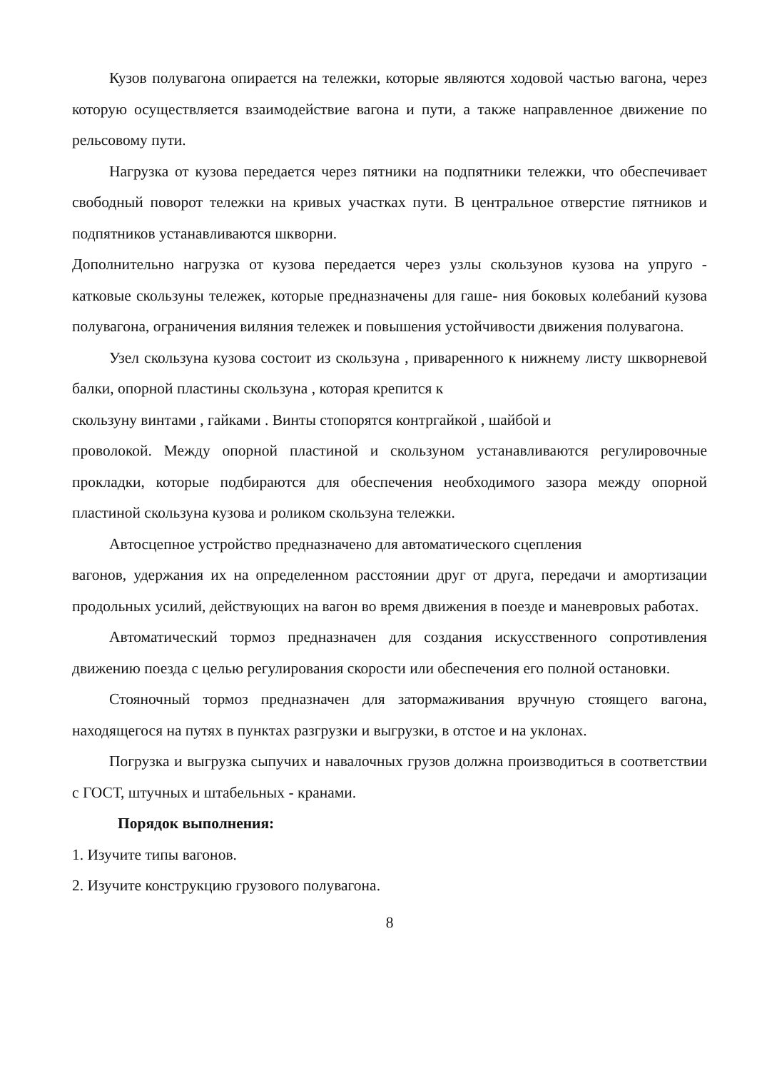Кузов полувагона опирается на тележки, которые являются ходовой частью вагона, через которую осуществляется взаимодействие вагона и пути, а также направленное движение по рельсовому пути.
Нагрузка от кузова передается через пятники на подпятники тележки, что обеспечивает свободный поворот тележки на кривых участках пути. В центральное отверстие пятников и подпятников устанавливаются шкворни.
Дополнительно нагрузка от кузова передается через узлы скользунов кузова на упруго - катковые скользуны тележек, которые предназначены для гаше- ния боковых колебаний кузова полувагона, ограничения виляния тележек и повышения устойчивости движения полувагона.
Узел скользуна кузова состоит из скользуна , приваренного к нижнему листу шкворневой балки, опорной пластины скользуна , которая крепится к
скользуну винтами , гайками . Винты стопорятся контргайкой , шайбой и
проволокой. Между опорной пластиной и скользуном устанавливаются регулировочные прокладки, которые подбираются для обеспечения необходимого зазора между опорной пластиной скользуна кузова и роликом скользуна тележки.
Автосцепное устройство предназначено для автоматического сцепления
вагонов, удержания их на определенном расстоянии друг от друга, передачи и амортизации продольных усилий, действующих на вагон во время движения в поезде и маневровых работах.
Автоматический тормоз предназначен для создания искусственного сопротивления движению поезда с целью регулирования скорости или обеспечения его полной остановки.
Стояночный тормоз предназначен для затормаживания вручную стоящего вагона, находящегося на путях в пунктах разгрузки и выгрузки, в отстое и на уклонах.
Погрузка и выгрузка сыпучих и навалочных грузов должна производиться в соответствии с ГОСТ, штучных и штабельных - кранами.
Порядок выполнения:
1. Изучите типы вагонов.
2. Изучите конструкцию грузового полувагона.
8